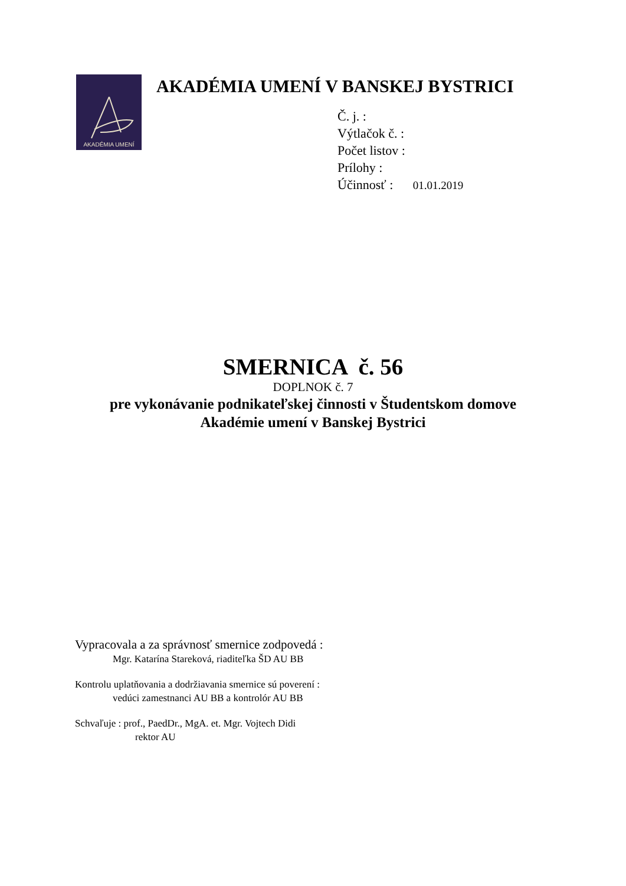AKADÉMIA UMENÍ
AKADÉMIA UMENÍ V BANSKEJ BYSTRICI
Č. j. :
Výtlačok č. :
Počet listov :
Prílohy :
Účinnosť : 01.01.2019
SMERNICA č. 56
DOPLNOK č. 7
pre vykonávanie podnikateľskej činnosti v Študentskom domove
Akadémie umení v Banskej Bystrici
Vypracovala a za správnosť smernice zodpovedá :
Mgr. Katarína Stareková, riaditeľka ŠD AU BB
Kontrolu uplatňovania a dodržiavania smernice sú poverení :
vedúci zamestnanci AU BB a kontrolór AU BB
Schvaľuje : prof., PaedDr., MgA. et. Mgr. Vojtech Didi
rektor AU